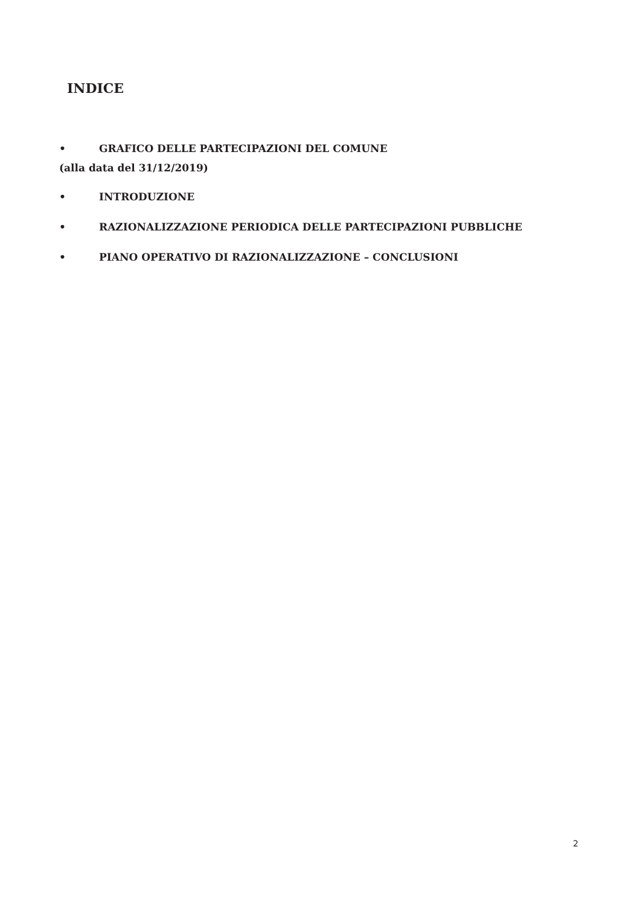INDICE
• GRAFICO DELLE PARTECIPAZIONI DEL COMUNE
(alla data del 31/12/2019)
• INTRODUZIONE
• RAZIONALIZZAZIONE PERIODICA DELLE PARTECIPAZIONI PUBBLICHE
• PIANO OPERATIVO DI RAZIONALIZZAZIONE – CONCLUSIONI
2